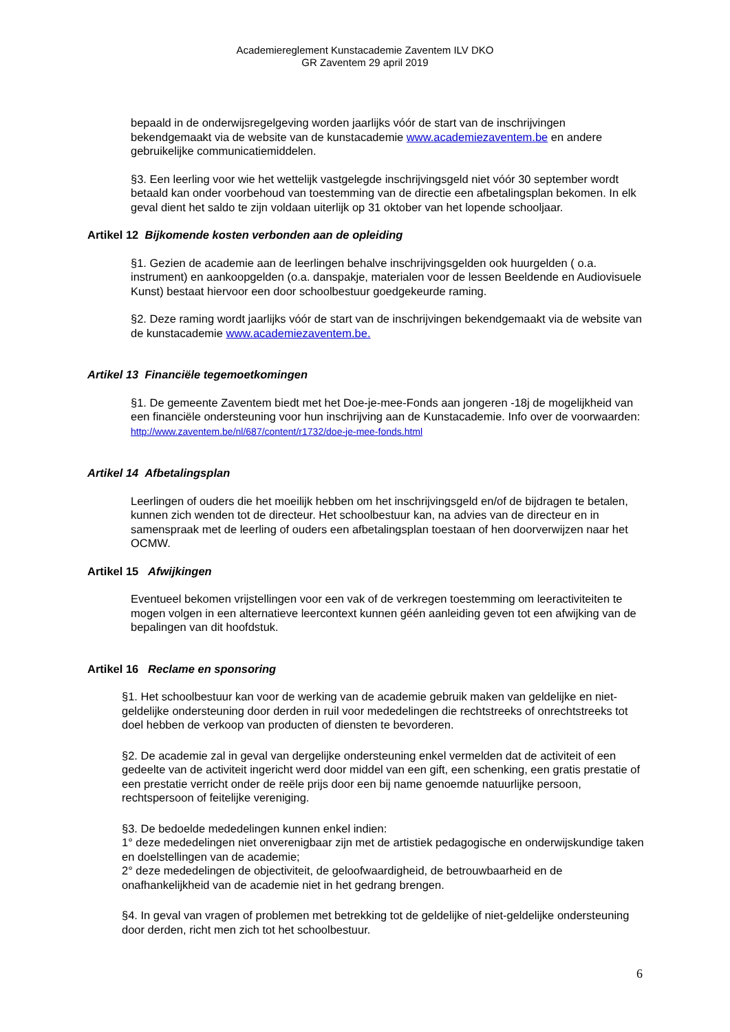Academiereglement Kunstacademie Zaventem ILV DKO
GR Zaventem 29 april 2019
bepaald in de onderwijsregelgeving worden jaarlijks vóór de start van de inschrijvingen bekendgemaakt via de website van de kunstacademie www.academiezaventem.be en andere gebruikelijke communicatiemiddelen.
§3. Een leerling voor wie het wettelijk vastgelegde inschrijvingsgeld niet vóór 30 september wordt betaald kan onder voorbehoud van toestemming van de directie een afbetalingsplan bekomen. In elk geval dient het saldo te zijn voldaan uiterlijk op 31 oktober van het lopende schooljaar.
Artikel 12 Bijkomende kosten verbonden aan de opleiding
§1. Gezien de academie aan de leerlingen behalve inschrijvingsgelden ook huurgelden ( o.a. instrument) en aankoopgelden (o.a. danspakje, materialen voor de lessen Beeldende en Audiovisuele Kunst) bestaat hiervoor een door schoolbestuur goedgekeurde raming.
§2. Deze raming wordt jaarlijks vóór de start van de inschrijvingen bekendgemaakt via de website van de kunstacademie www.academiezaventem.be.
Artikel 13 Financiële tegemoetkomingen
§1. De gemeente Zaventem biedt met het Doe-je-mee-Fonds aan jongeren -18j de mogelijkheid van een financiële ondersteuning voor hun inschrijving aan de Kunstacademie. Info over de voorwaarden: http://www.zaventem.be/nl/687/content/r1732/doe-je-mee-fonds.html
Artikel 14 Afbetalingsplan
Leerlingen of ouders die het moeilijk hebben om het inschrijvingsgeld en/of de bijdragen te betalen, kunnen zich wenden tot de directeur. Het schoolbestuur kan, na advies van de directeur en in samenspraak met de leerling of ouders een afbetalingsplan toestaan of hen doorverwijzen naar het OCMW.
Artikel 15 Afwijkingen
Eventueel bekomen vrijstellingen voor een vak of de verkregen toestemming om leeractiviteiten te mogen volgen in een alternatieve leercontext kunnen géén aanleiding geven tot een afwijking van de bepalingen van dit hoofdstuk.
Artikel 16 Reclame en sponsoring
§1. Het schoolbestuur kan voor de werking van de academie gebruik maken van geldelijke en niet-geldelijke ondersteuning door derden in ruil voor mededelingen die rechtstreeks of onrechtstreeks tot doel hebben de verkoop van producten of diensten te bevorderen.
§2. De academie zal in geval van dergelijke ondersteuning enkel vermelden dat de activiteit of een gedeelte van de activiteit ingericht werd door middel van een gift, een schenking, een gratis prestatie of een prestatie verricht onder de reële prijs door een bij name genoemde natuurlijke persoon, rechtspersoon of feitelijke vereniging.
§3. De bedoelde mededelingen kunnen enkel indien:
1° deze mededelingen niet onverenigbaar zijn met de artistiek pedagogische en onderwijskundige taken en doelstellingen van de academie;
2° deze mededelingen de objectiviteit, de geloofwaardigheid, de betrouwbaarheid en de onafhankelijkheid van de academie niet in het gedrang brengen.
§4. In geval van vragen of problemen met betrekking tot de geldelijke of niet-geldelijke ondersteuning door derden, richt men zich tot het schoolbestuur.
6